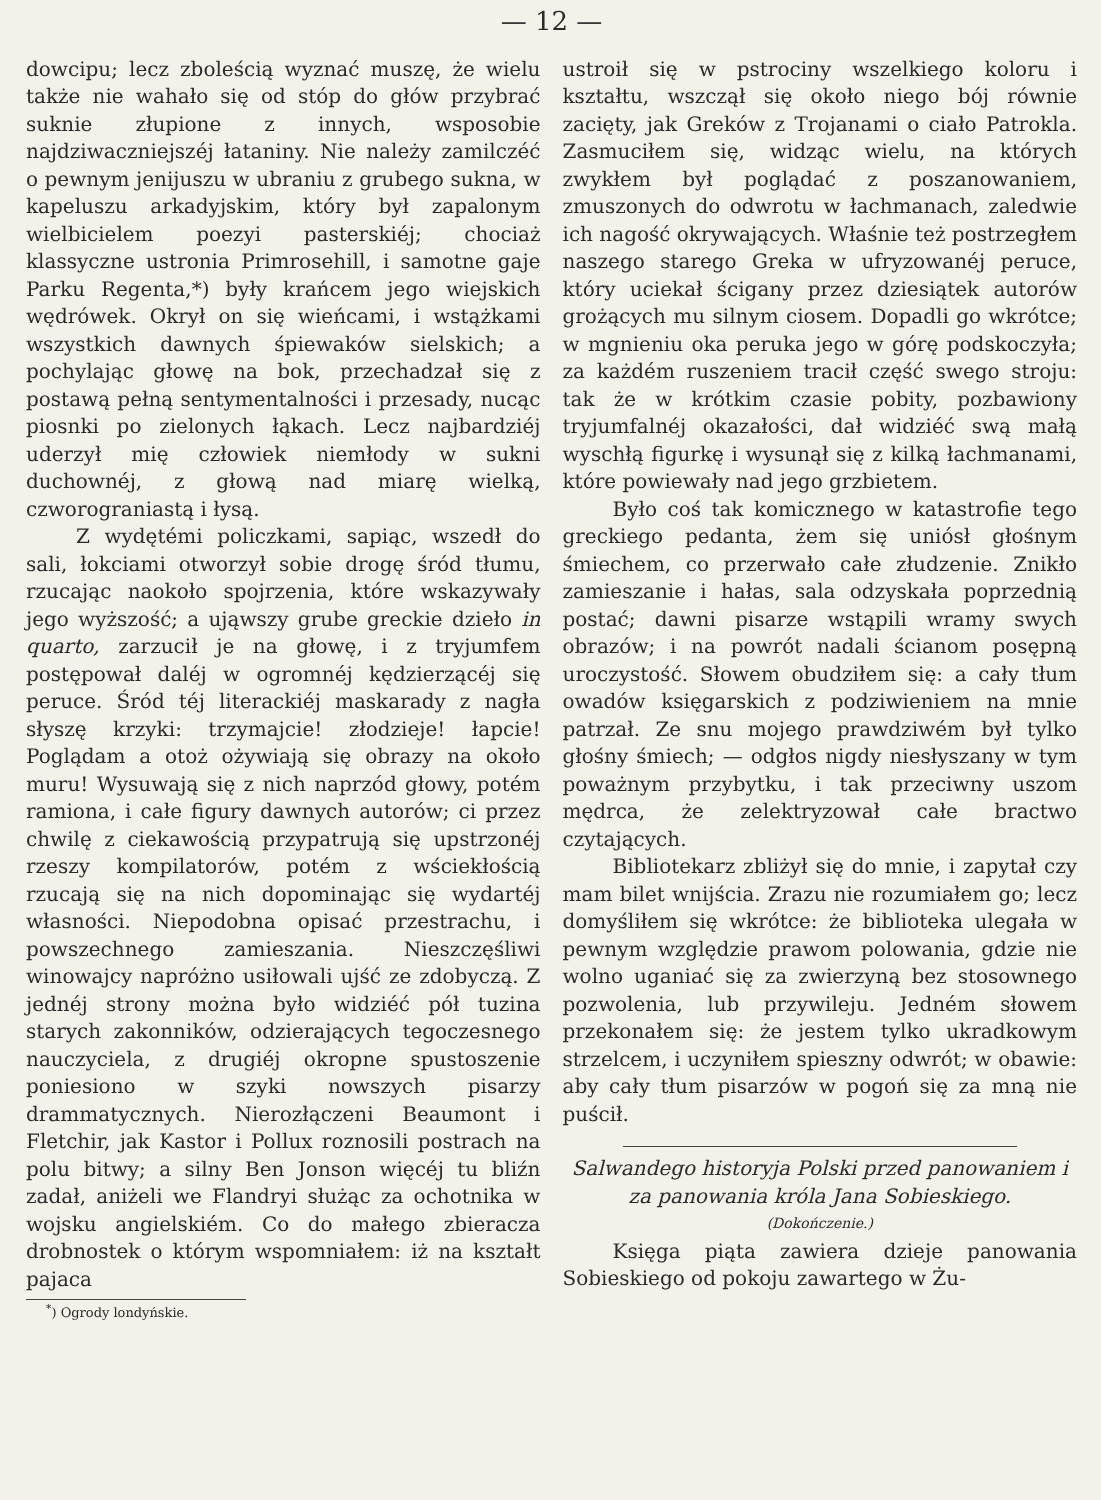— 12 —
dowcipu; lecz zboleścią wyznać muszę, że wielu także nie wahało się od stóp do głów przybrać suknie złupione z innych, wsposobie najdziwaczniejszéj łataniny. Nie należy zamilczéć o pewnym jenijuszu w ubraniu z grubego sukna, w kapeluszu arkadyjskim, który był zapalonym wielbicielem poezyi pasterskiéj; chociaż klassyczne ustronia Primrosehill, i samotne gaje Parku Regenta,*) były krańcem jego wiejskich wędrówek. Okrył on się wieńcami, i wstążkami wszystkich dawnych śpiewaków sielskich; a pochylając głowę na bok, przechadzał się z postawą pełną sentymentalności i przesady, nucąc piosnki po zielonych łąkach. Lecz najbardziéj uderzył mię człowiek niemłody w sukni duchownéj, z głową nad miarę wielką, czworograniastą i łysą.
Z wydętémi policzkami, sapiąc, wszedł do sali, łokciami otworzył sobie drogę śród tłumu, rzucając naokoło spojrzenia, które wskazywały jego wyższość; a ująwszy grube greckie dzieło in quarto, zarzucił je na głowę, i z tryjumfem postępował daléj w ogromnéj kędzierzącéj się peruce. Śród téj literackiéj maskarady z nagła słyszę krzyki: trzymajcie! złodzieje! łapcie! Poglądam a otoż ożywiają się obrazy na około muru! Wysuwają się z nich naprzód głowy, potém ramiona, i całe figury dawnych autorów; ci przez chwilę z ciekawością przypatrują się upstrzonéj rzeszy kompilatorów, potém z wściekłością rzucają się na nich dopominając się wydartéj własności. Niepodobna opisać przestrachu, i powszechnego zamieszania. Nieszczęśliwi winowajcy napróżno usiłowali ujść ze zdobyczą. Z jednéj strony można było widziéć pół tuzina starych zakonników, odzierających tegoczesnego nauczyciela, z drugiéj okropne spustoszenie poniesiono w szyki nowszych pisarzy drammatycznych. Nierozłączeni Beaumont i Fletchir, jak Kastor i Pollux roznosili postrach na polu bitwy; a silny Ben Jonson więcéj tu bliźn zadał, aniżeli we Flandryi służąc za ochotnika w wojsku angielskiém. Co do małego zbieracza drobnostek o którym wspomniałem: iż na kształt pajaca
<sup>*</sup>) Ogrody londyńskie.
ustroił się w pstrociny wszelkiego koloru i kształtu, wszczął się około niego bój równie zacięty, jak Greków z Trojanami o ciało Patrokla. Zasmuciłem się, widząc wielu, na których zwykłem był poglądać z poszanowaniem, zmuszonych do odwrotu w łachmanach, zaledwie ich nagość okrywających. Właśnie też postrzegłem naszego starego Greka w ufryzowanéj peruce, który uciekał ścigany przez dziesiątek autorów grożących mu silnym ciosem. Dopadli go wkrótce; w mgnieniu oka peruka jego w górę podskoczyła; za każdém ruszeniem tracił część swego stroju: tak że w krótkim czasie pobity, pozbawiony tryjumfalnéj okazałości, dał widziéć swą małą wyschłą figurkę i wysunął się z kilką łachmanami, które powiewały nad jego grzbietem.
Było coś tak komicznego w katastrofie tego greckiego pedanta, żem się uniósł głośnym śmiechem, co przerwało całe złudzenie. Znikło zamieszanie i hałas, sala odzyskała poprzednią postać; dawni pisarze wstąpili wramy swych obrazów; i na powrót nadali ścianom posępną uroczystość. Słowem obudziłem się: a cały tłum owadów księgarskich z podziwieniem na mnie patrzał. Ze snu mojego prawdziwém był tylko głośny śmiech; — odgłos nigdy niesłyszany w tym poważnym przybytku, i tak przeciwny uszom mędrca, że zelektryzował całe bractwo czytających.
Bibliotekarz zbliżył się do mnie, i zapytał czy mam bilet wnijścia. Zrazu nie rozumiałem go; lecz domyśliłem się wkrótce: że biblioteka ulegała w pewnym względzie prawom polowania, gdzie nie wolno uganiać się za zwierzyną bez stosownego pozwolenia, lub przywileju. Jedném słowem przekonałem się: że jestem tylko ukradkowym strzelcem, i uczyniłem spieszny odwrót; w obawie: aby cały tłum pisarzów w pogoń się za mną nie puścił.
Salwandego historyja Polski przed panowaniem i za panowania króla Jana Sobieskiego.
(Dokończenie.)
Księga piąta zawiera dzieje panowania Sobieskiego od pokoju zawartego w Żu-